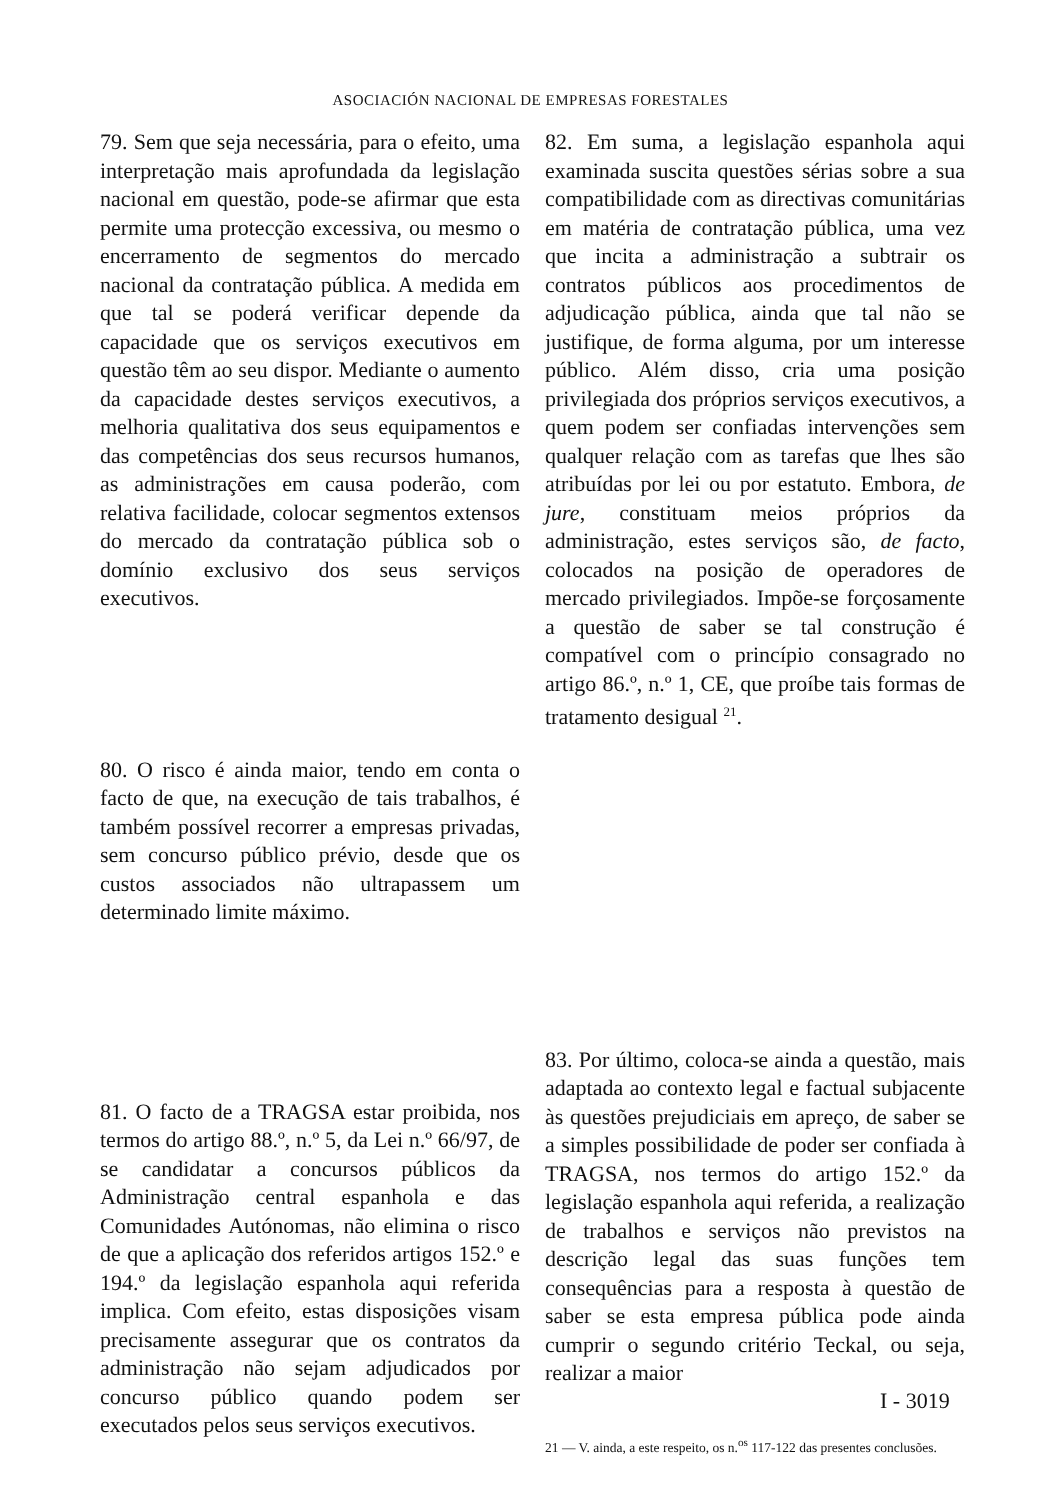ASOCIACIÓN NACIONAL DE EMPRESAS FORESTALES
79. Sem que seja necessária, para o efeito, uma interpretação mais aprofundada da legislação nacional em questão, pode-se afirmar que esta permite uma protecção excessiva, ou mesmo o encerramento de segmentos do mercado nacional da contratação pública. A medida em que tal se poderá verificar depende da capacidade que os serviços executivos em questão têm ao seu dispor. Mediante o aumento da capacidade destes serviços executivos, a melhoria qualitativa dos seus equipamentos e das competências dos seus recursos humanos, as administrações em causa poderão, com relativa facilidade, colocar segmentos extensos do mercado da contratação pública sob o domínio exclusivo dos seus serviços executivos.
80. O risco é ainda maior, tendo em conta o facto de que, na execução de tais trabalhos, é também possível recorrer a empresas privadas, sem concurso público prévio, desde que os custos associados não ultrapassem um determinado limite máximo.
81. O facto de a TRAGSA estar proibida, nos termos do artigo 88.º, n.º 5, da Lei n.º 66/97, de se candidatar a concursos públicos da Administração central espanhola e das Comunidades Autónomas, não elimina o risco de que a aplicação dos referidos artigos 152.º e 194.º da legislação espanhola aqui referida implica. Com efeito, estas disposições visam precisamente assegurar que os contratos da administração não sejam adjudicados por concurso público quando podem ser executados pelos seus serviços executivos.
82. Em suma, a legislação espanhola aqui examinada suscita questões sérias sobre a sua compatibilidade com as directivas comunitárias em matéria de contratação pública, uma vez que incita a administração a subtrair os contratos públicos aos procedimentos de adjudicação pública, ainda que tal não se justifique, de forma alguma, por um interesse público. Além disso, cria uma posição privilegiada dos próprios serviços executivos, a quem podem ser confiadas intervenções sem qualquer relação com as tarefas que lhes são atribuídas por lei ou por estatuto. Embora, de jure, constituam meios próprios da administração, estes serviços são, de facto, colocados na posição de operadores de mercado privilegiados. Impõe-se forçosamente a questão de saber se tal construção é compatível com o princípio consagrado no artigo 86.º, n.º 1, CE, que proíbe tais formas de tratamento desigual <sup>21</sup>.
83. Por último, coloca-se ainda a questão, mais adaptada ao contexto legal e factual subjacente às questões prejudiciais em apreço, de saber se a simples possibilidade de poder ser confiada à TRAGSA, nos termos do artigo 152.º da legislação espanhola aqui referida, a realização de trabalhos e serviços não previstos na descrição legal das suas funções tem consequências para a resposta à questão de saber se esta empresa pública pode ainda cumprir o segundo critério Teckal, ou seja, realizar a maior
21 — V. ainda, a este respeito, os n.<sup>os</sup> 117-122 das presentes conclusões.
I - 3019